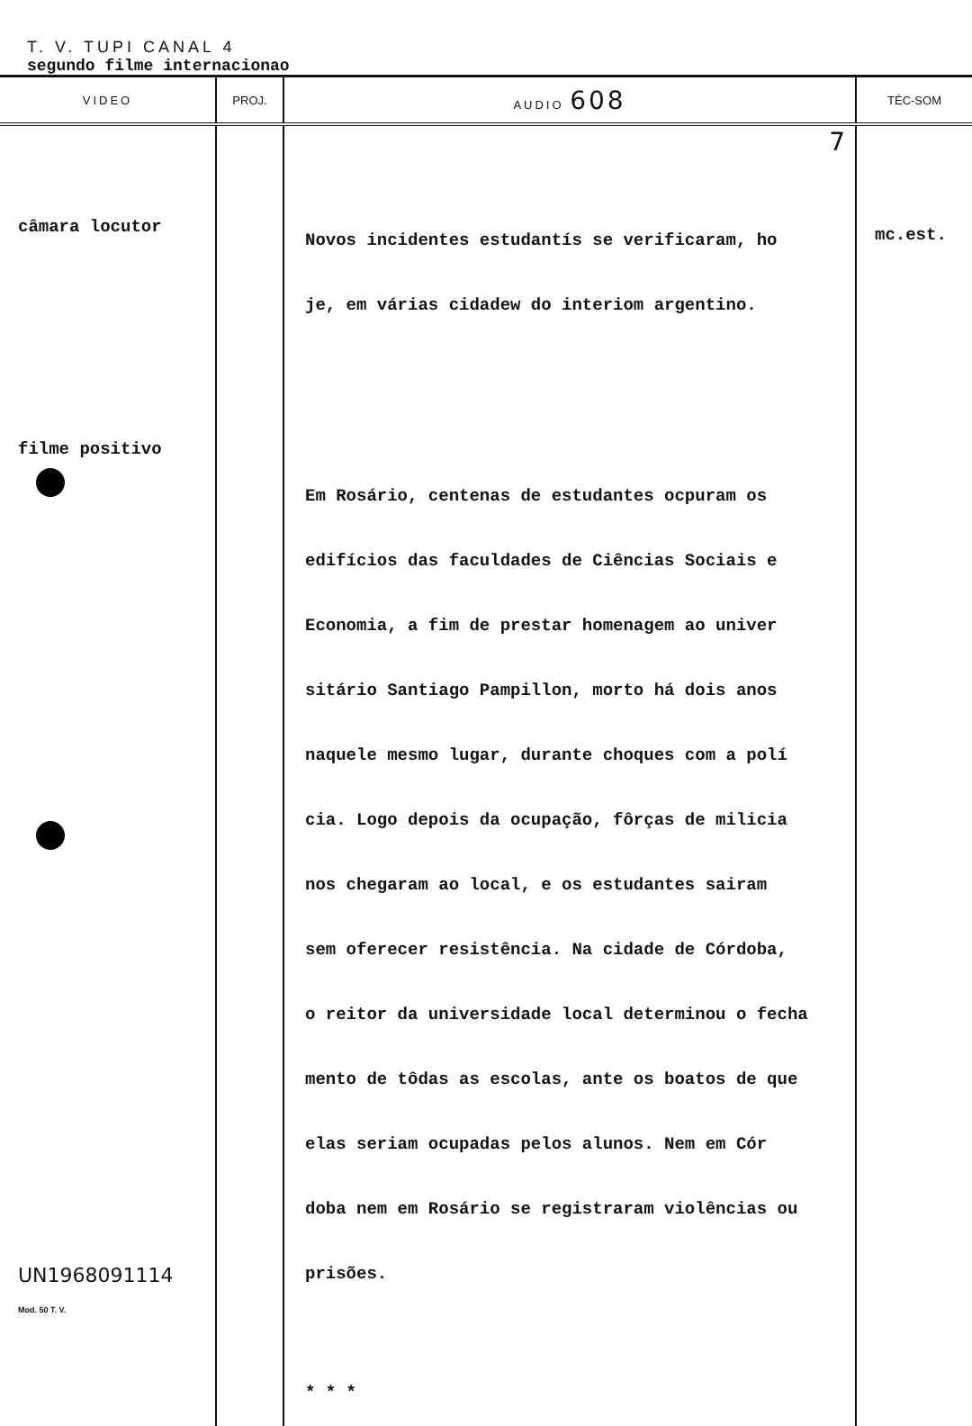T. V. TUPI CANAL 4
segundo filme internacionao
| VIDEO | PROJ. | AUDIO 608 | TÉC-SOM |
| --- | --- | --- | --- |
| câmara locutor filme positivo UN1968091114 Mod. 50 T. V. | | 7 Novos incidentes estudantís se verificaram, ho je, em várias cidadew do interiom argentino. Em Rosário, centenas de estudantes ocpuram os edifícios das faculdades de Ciências Sociais e Economia, a fim de prestar homenagem ao univer sitário Santiago Pampillon, morto há dois anos naquele mesmo lugar, durante choques com a polí cia. Logo depois da ocupação, fôrças de milicia nos chegaram ao local, e os estudantes sairam sem oferecer resistência. Na cidade de Córdoba, o reitor da universidade local determinou o fecha mento de tôdas as escolas, ante os boatos de que elas seriam ocupadas pelos alunos. Nem em Cór doba nem em Rosário se registraram violências ou prisões. * * * | mc.est. |